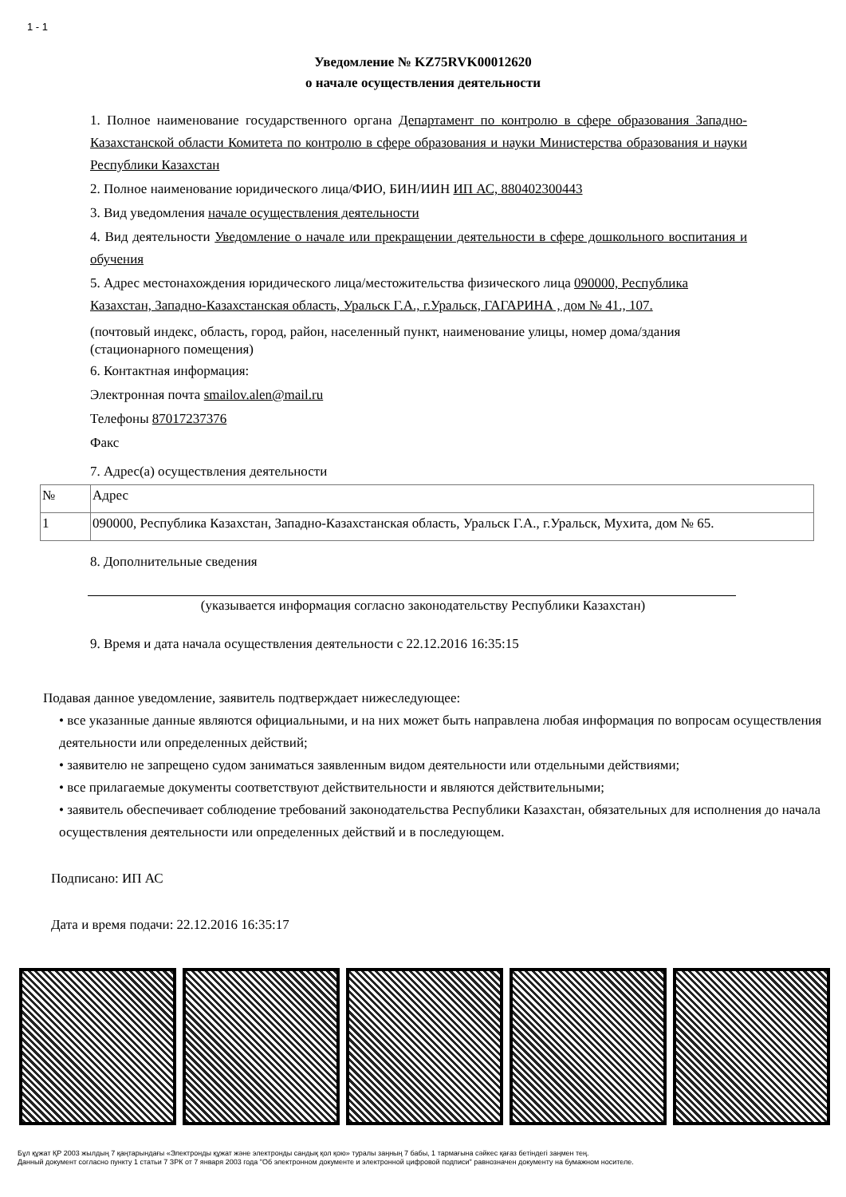1 - 1
Уведомление № KZ75RVK00012620
о начале осуществления деятельности
1. Полное наименование государственного органа Департамент по контролю в сфере образования Западно-Казахстанской области Комитета по контролю в сфере образования и науки Министерства образования и науки Республики Казахстан
2. Полное наименование юридического лица/ФИО, БИН/ИИН ИП АС, 880402300443
3. Вид уведомления начале осуществления деятельности
4. Вид деятельности Уведомление о начале или прекращении деятельности в сфере дошкольного воспитания и обучения
5. Адрес местонахождения юридического лица/местожительства физического лица 090000, Республика Казахстан, Западно-Казахстанская область, Уральск Г.А., г.Уральск, ГАГАРИНА , дом № 41., 107.
(почтовый индекс, область, город, район, населенный пункт, наименование улицы, номер дома/здания (стационарного помещения)
6. Контактная информация:
Электронная почта smailov.alen@mail.ru
Телефоны 87017237376
Факс
7. Адрес(а) осуществления деятельности
| № | Адрес |
| 1 | 090000, Республика Казахстан, Западно-Казахстанская область, Уральск Г.А., г.Уральск, Мухита, дом № 65. |
8. Дополнительные сведения
(указывается информация согласно законодательству Республики Казахстан)
9. Время и дата начала осуществления деятельности с 22.12.2016 16:35:15
Подавая данное уведомление, заявитель подтверждает нижеследующее:
• все указанные данные являются официальными, и на них может быть направлена любая информация по вопросам осуществления деятельности или определенных действий;
• заявителю не запрещено судом заниматься заявленным видом деятельности или отдельными действиями;
• все прилагаемые документы соответствуют действительности и являются действительными;
• заявитель обеспечивает соблюдение требований законодательства Республики Казахстан, обязательных для исполнения до начала осуществления деятельности или определенных действий и в последующем.
Подписано: ИП АС
Дата и время подачи: 22.12.2016 16:35:17
Бұл құжат ҚР 2003 жылдың 7 қаңтарындағы «Электронды құжат және электронды сандық қол қою» туралы заңның 7 бабы, 1 тармағына сәйкес қағаз бетіндегі заңмен тең.
Данный документ согласно пункту 1 статьи 7 ЗРК от 7 января 2003 года "Об электронном документе и электронной цифровой подписи" равнозначен документу на бумажном носителе.